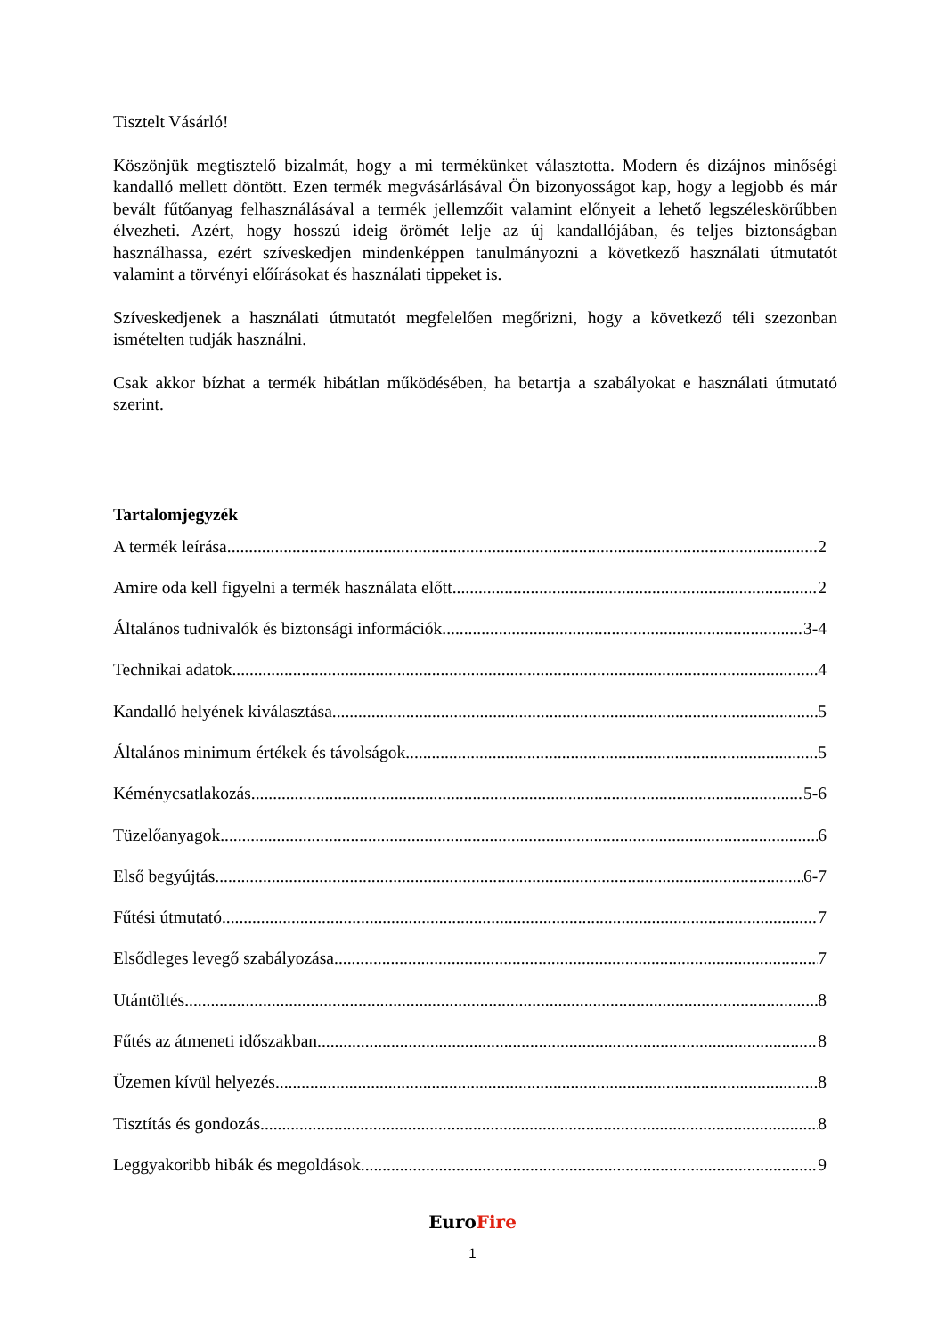Tisztelt Vásárló!
Köszönjük megtisztelő bizalmát, hogy a mi termékünket választotta. Modern és dizájnos minőségi kandalló mellett döntött. Ezen termék megvásárlásával Ön bizonyosságot kap, hogy a legjobb és már bevált fűtőanyag felhasználásával a termék jellemzőit valamint előnyeit a lehető legszéleskörűbben élvezheti. Azért, hogy hosszú ideig örömét lelje az új kandallójában, és teljes biztonságban használhassa, ezért szíveskedjen mindenképpen tanulmányozni a következő használati útmutatót valamint a törvényi előírásokat és használati tippeket is.
Szíveskedjenek a használati útmutatót megfelelően megőrizni, hogy a következő téli szezonban ismételten tudják használni.
Csak akkor bízhat a termék hibátlan működésében, ha betartja a szabályokat e használati útmutató szerint.
Tartalomjegyzék
A termék leírása 2
Amire oda kell figyelni a termék használata előtt 2
Általános tudnivalók és biztonsági információk 3-4
Technikai adatok 4
Kandalló helyének kiválasztása 5
Általános minimum értékek és távolságok 5
Kéménycsatlakozás 5-6
Tüzelőanyagok 6
Első begyújtás 6-7
Fűtési útmutató 7
Elsődleges levegő szabályozása 7
Utántöltés 8
Fűtés az átmeneti időszakban 8
Üzemen kívül helyezés 8
Tisztítás és gondozás 8
Leggyakoribb hibák és megoldások 9
EuroFire
1